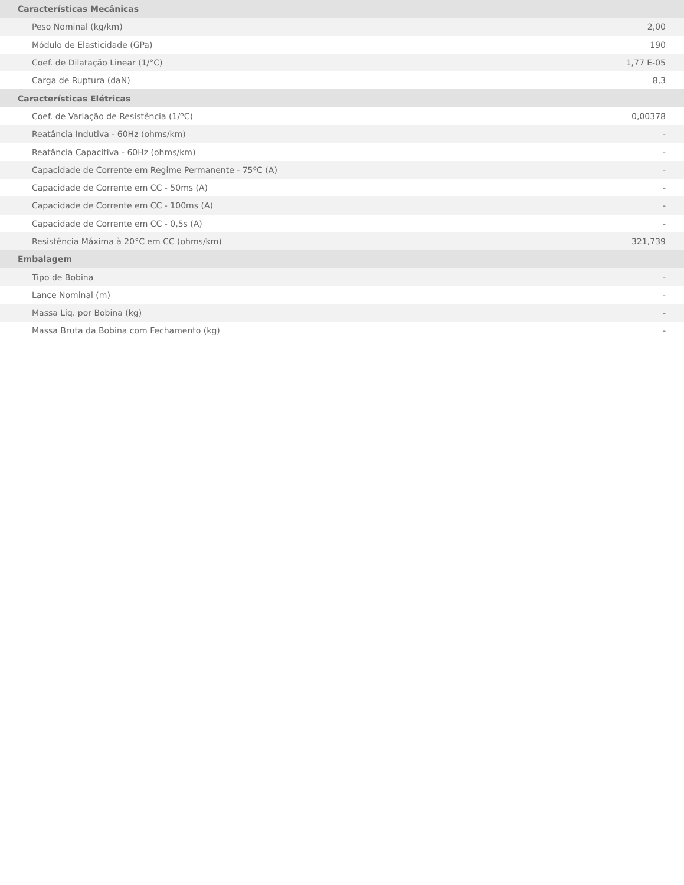| Características Mecânicas | |
| --- | --- |
| Peso Nominal (kg/km) | 2,00 |
| Módulo de Elasticidade (GPa) | 190 |
| Coef. de Dilatação Linear (1/°C) | 1,77 E-05 |
| Carga de Ruptura (daN) | 8,3 |
| Características Elétricas | |
| Coef. de Variação de Resistência (1/ºC) | 0,00378 |
| Reatância Indutiva - 60Hz (ohms/km) | - |
| Reatância Capacitiva - 60Hz (ohms/km) | - |
| Capacidade de Corrente em Regime Permanente - 75ºC (A) | - |
| Capacidade de Corrente em CC - 50ms (A) | - |
| Capacidade de Corrente em CC - 100ms (A) | - |
| Capacidade de Corrente em CC - 0,5s (A) | - |
| Resistência Máxima à 20°C em CC (ohms/km) | 321,739 |
| Embalagem | |
| Tipo de Bobina | - |
| Lance Nominal (m) | - |
| Massa Líq. por Bobina (kg) | - |
| Massa Bruta da Bobina com Fechamento (kg) | - |